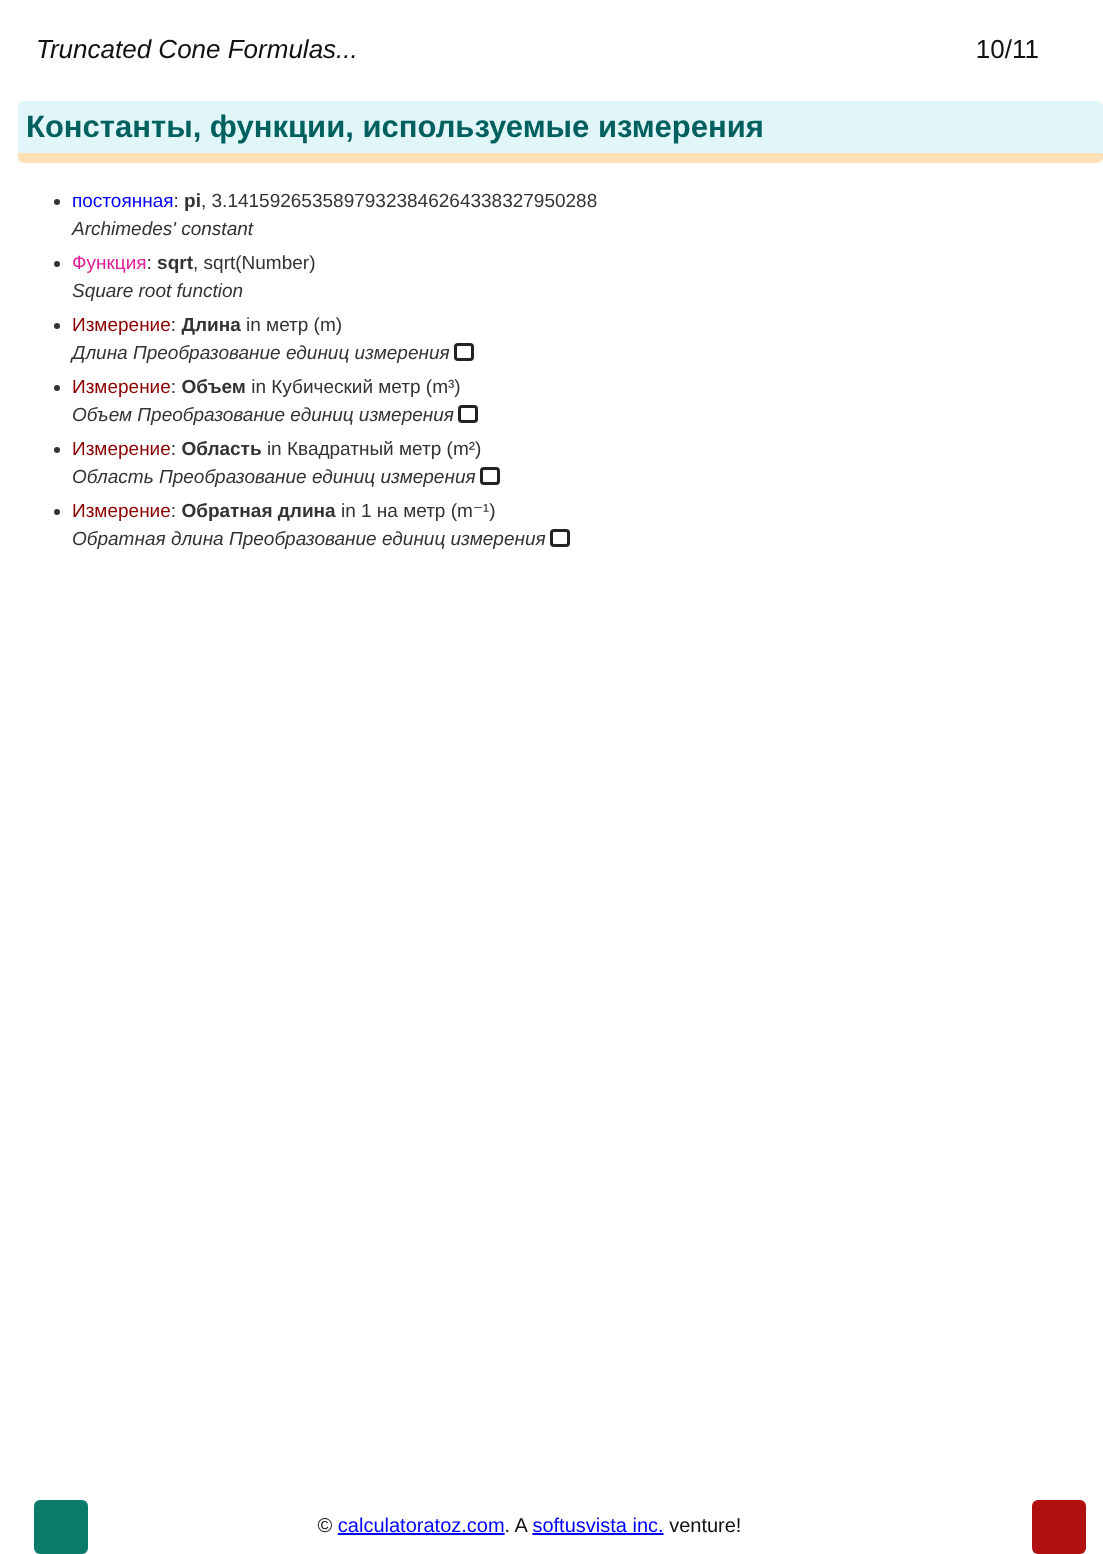Truncated Cone Formulas... 10/11
Константы, функции, используемые измерения
постоянная: pi, 3.14159265358979323846264338327950288
Archimedes' constant
Функция: sqrt, sqrt(Number)
Square root function
Измерение: Длина in метр (m)
Длина Преобразование единиц измерения
Измерение: Объем in Кубический метр (m³)
Объем Преобразование единиц измерения
Измерение: Область in Квадратный метр (m²)
Область Преобразование единиц измерения
Измерение: Обратная длина in 1 на метр (m⁻¹)
Обратная длина Преобразование единиц измерения
© calculatoratoz.com. A softusvista inc. venture!